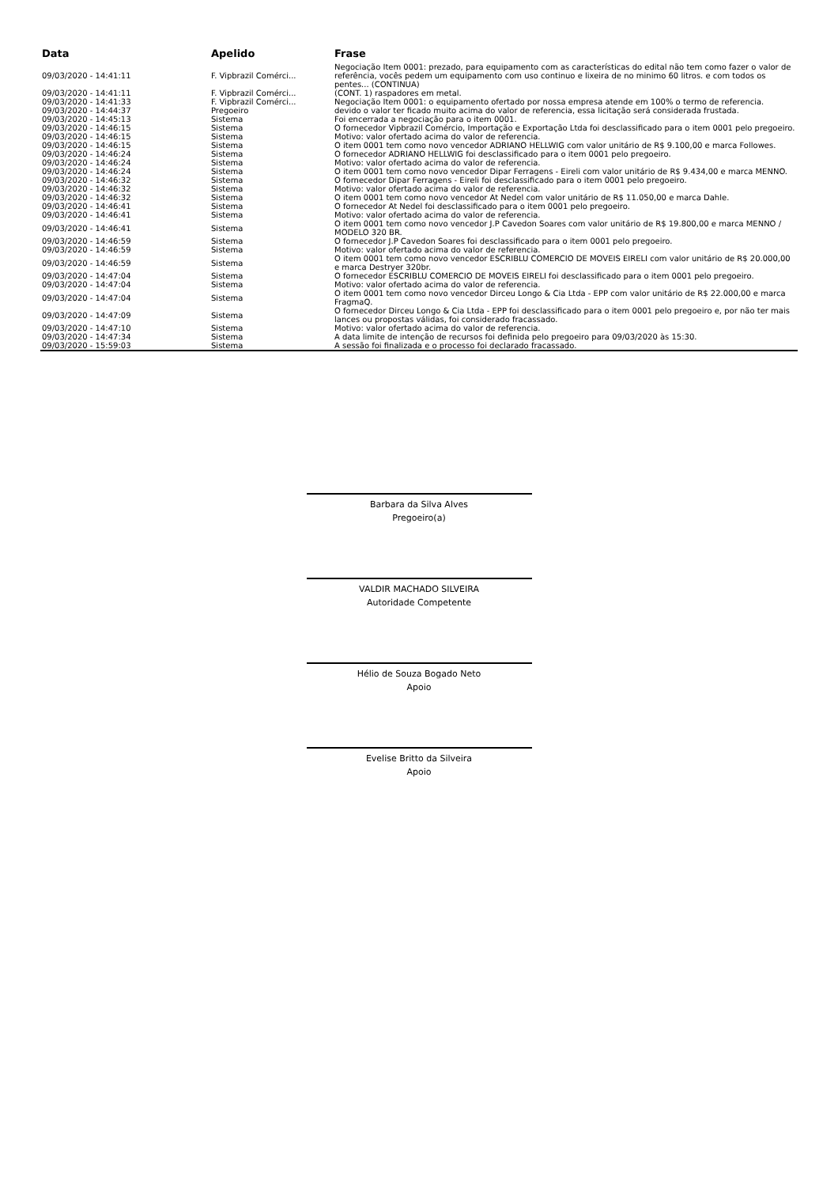| Data | Apelido | Frase |
| --- | --- | --- |
| 09/03/2020 - 14:41:11 | F. Vipbrazil Comérci... | Negociação Item 0001: prezado, para equipamento com as características do edital não tem como fazer o valor de referência, vocês pedem um equipamento com uso continuo e lixeira de no minimo 60 litros. e com todos os pentes... (CONTINUA) |
| 09/03/2020 - 14:41:11 | F. Vipbrazil Comérci... | (CONT. 1) raspadores em metal. |
| 09/03/2020 - 14:41:33 | F. Vipbrazil Comérci... | Negociação Item 0001: o equipamento ofertado por nossa empresa atende em 100% o termo de referencia. |
| 09/03/2020 - 14:44:37 | Pregoeiro | devido o valor ter ficado muito acima do valor de referencia, essa licitação será considerada frustada. |
| 09/03/2020 - 14:45:13 | Sistema | Foi encerrada a negociação para o item 0001. |
| 09/03/2020 - 14:46:15 | Sistema | O fornecedor Vipbrazil Comércio, Importação e Exportação Ltda foi desclassificado para o item 0001 pelo pregoeiro. |
| 09/03/2020 - 14:46:15 | Sistema | Motivo: valor ofertado acima do valor de referencia. |
| 09/03/2020 - 14:46:15 | Sistema | O item 0001 tem como novo vencedor ADRIANO HELLWIG com valor unitário de R$ 9.100,00 e marca Followes. |
| 09/03/2020 - 14:46:24 | Sistema | O fornecedor ADRIANO HELLWIG foi desclassificado para o item 0001 pelo pregoeiro. |
| 09/03/2020 - 14:46:24 | Sistema | Motivo: valor ofertado acima do valor de referencia. |
| 09/03/2020 - 14:46:24 | Sistema | O item 0001 tem como novo vencedor Dipar Ferragens - Eireli com valor unitário de R$ 9.434,00 e marca MENNO. |
| 09/03/2020 - 14:46:32 | Sistema | O fornecedor Dipar Ferragens - Eireli foi desclassificado para o item 0001 pelo pregoeiro. |
| 09/03/2020 - 14:46:32 | Sistema | Motivo: valor ofertado acima do valor de referencia. |
| 09/03/2020 - 14:46:32 | Sistema | O item 0001 tem como novo vencedor At Nedel com valor unitário de R$ 11.050,00 e marca Dahle. |
| 09/03/2020 - 14:46:41 | Sistema | O fornecedor At Nedel foi desclassificado para o item 0001 pelo pregoeiro. |
| 09/03/2020 - 14:46:41 | Sistema | Motivo: valor ofertado acima do valor de referencia. |
| 09/03/2020 - 14:46:41 | Sistema | O item 0001 tem como novo vencedor J.P Cavedon Soares com valor unitário de R$ 19.800,00 e marca MENNO / MODELO 320 BR. |
| 09/03/2020 - 14:46:59 | Sistema | O fornecedor J.P Cavedon Soares foi desclassificado para o item 0001 pelo pregoeiro. |
| 09/03/2020 - 14:46:59 | Sistema | Motivo: valor ofertado acima do valor de referencia. |
| 09/03/2020 - 14:46:59 | Sistema | O item 0001 tem como novo vencedor ESCRIBLU COMERCIO DE MOVEIS EIRELI com valor unitário de R$ 20.000,00 e marca Destryer 320br. |
| 09/03/2020 - 14:47:04 | Sistema | O fornecedor ESCRIBLU COMERCIO DE MOVEIS EIRELI foi desclassificado para o item 0001 pelo pregoeiro. |
| 09/03/2020 - 14:47:04 | Sistema | Motivo: valor ofertado acima do valor de referencia. |
| 09/03/2020 - 14:47:04 | Sistema | O item 0001 tem como novo vencedor Dirceu Longo & Cia Ltda - EPP com valor unitário de R$ 22.000,00 e marca FragmaQ. |
| 09/03/2020 - 14:47:09 | Sistema | O fornecedor Dirceu Longo & Cia Ltda - EPP foi desclassificado para o item 0001 pelo pregoeiro e, por não ter mais lances ou propostas válidas, foi considerado fracassado. |
| 09/03/2020 - 14:47:10 | Sistema | Motivo: valor ofertado acima do valor de referencia. |
| 09/03/2020 - 14:47:34 | Sistema | A data limite de intenção de recursos foi definida pelo pregoeiro para 09/03/2020 às 15:30. |
| 09/03/2020 - 15:59:03 | Sistema | A sessão foi finalizada e o processo foi declarado fracassado. |
Barbara da Silva Alves
Pregoeiro(a)
VALDIR MACHADO SILVEIRA
Autoridade Competente
Hélio de Souza Bogado Neto
Apoio
Evelise Britto da Silveira
Apoio